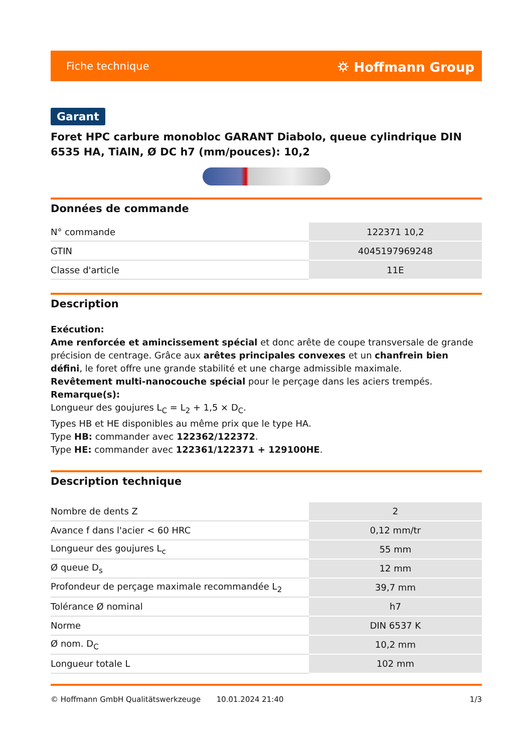Fiche technique ⛭ Hoffmann Group
Garant
Foret HPC carbure monobloc GARANT Diabolo, queue cylindrique DIN 6535 HA, TiAlN, Ø DC h7 (mm/pouces): 10,2
Données de commande
| N° commande | 122371 10,2 |
| GTIN | 4045197969248 |
| Classe d'article | 11E |
Description
Exécution:
Ame renforcée et amincissement spécial et donc arête de coupe transversale de grande précision de centrage. Grâce aux arêtes principales convexes et un chanfrein bien défini, le foret offre une grande stabilité et une charge admissible maximale.
Revêtement multi-nanocouche spécial pour le perçage dans les aciers trempés.
Remarque(s):
Longueur des goujures L<sub>C</sub> = L<sub>2</sub> + 1,5 × D<sub>C</sub>.
Types HB et HE disponibles au même prix que le type HA.
Type HB: commander avec 122362/122372.
Type HE: commander avec 122361/122371 + 129100HE.
Description technique
| Nombre de dents Z | 2 |
| Avance f dans l'acier < 60 HRC | 0,12 mm/tr |
| Longueur des goujures L<sub>c</sub> | 55 mm |
| Ø queue D<sub>s</sub> | 12 mm |
| Profondeur de perçage maximale recommandée L<sub>2</sub> | 39,7 mm |
| Tolérance Ø nominal | h7 |
| Norme | DIN 6537 K |
| Ø nom. D<sub>C</sub> | 10,2 mm |
| Longueur totale L | 102 mm |
© Hoffmann GmbH Qualitätswerkzeuge 10.01.2024 21:40 1/3